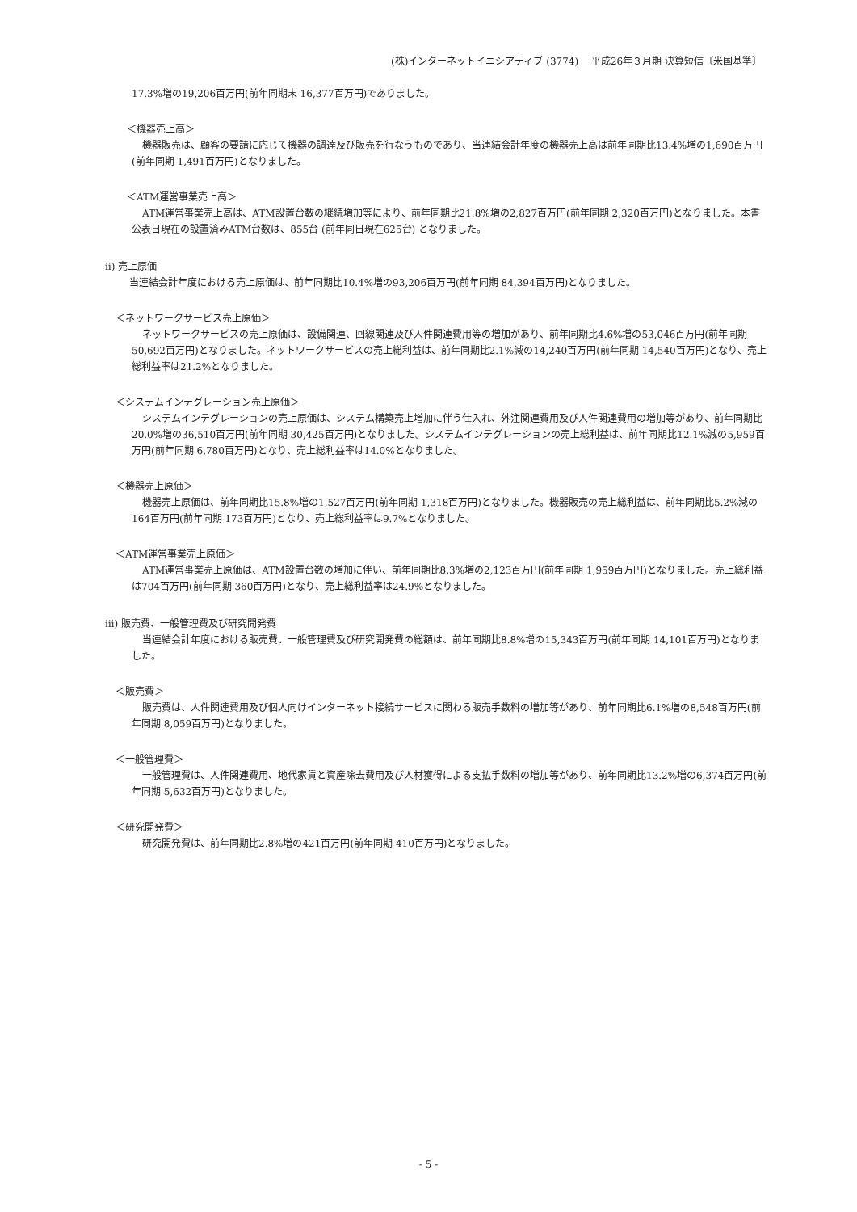(株)インターネットイニシアティブ (3774)　 平成26年３月期 決算短信〔米国基準〕
17.3%増の19,206百万円(前年同期末 16,377百万円)でありました。
＜機器売上高＞
機器販売は、顧客の要請に応じて機器の調達及び販売を行なうものであり、当連結会計年度の機器売上高は前年同期比13.4%増の1,690百万円(前年同期 1,491百万円)となりました。
＜ATM運営事業売上高＞
ATM運営事業売上高は、ATM設置台数の継続増加等により、前年同期比21.8%増の2,827百万円(前年同期 2,320百万円)となりました。本書公表日現在の設置済みATM台数は、855台 (前年同日現在625台) となりました。
ⅱ) 売上原価
当連結会計年度における売上原価は、前年同期比10.4%増の93,206百万円(前年同期 84,394百万円)となりました。
＜ネットワークサービス売上原価＞
ネットワークサービスの売上原価は、設備関連、回線関連及び人件関連費用等の増加があり、前年同期比4.6%増の53,046百万円(前年同期 50,692百万円)となりました。ネットワークサービスの売上総利益は、前年同期比2.1%減の14,240百万円(前年同期 14,540百万円)となり、売上総利益率は21.2%となりました。
＜システムインテグレーション売上原価＞
システムインテグレーションの売上原価は、システム構築売上増加に伴う仕入れ、外注関連費用及び人件関連費用の増加等があり、前年同期比20.0%増の36,510百万円(前年同期 30,425百万円)となりました。システムインテグレーションの売上総利益は、前年同期比12.1%減の5,959百万円(前年同期 6,780百万円)となり、売上総利益率は14.0%となりました。
＜機器売上原価＞
機器売上原価は、前年同期比15.8%増の1,527百万円(前年同期 1,318百万円)となりました。機器販売の売上総利益は、前年同期比5.2%減の164百万円(前年同期 173百万円)となり、売上総利益率は9.7%となりました。
＜ATM運営事業売上原価＞
ATM運営事業売上原価は、ATM設置台数の増加に伴い、前年同期比8.3%増の2,123百万円(前年同期 1,959百万円)となりました。売上総利益は704百万円(前年同期 360百万円)となり、売上総利益率は24.9%となりました。
ⅲ) 販売費、一般管理費及び研究開発費
当連結会計年度における販売費、一般管理費及び研究開発費の総額は、前年同期比8.8%増の15,343百万円(前年同期 14,101百万円)となりました。
＜販売費＞
販売費は、人件関連費用及び個人向けインターネット接続サービスに関わる販売手数料の増加等があり、前年同期比6.1%増の8,548百万円(前年同期 8,059百万円)となりました。
＜一般管理費＞
一般管理費は、人件関連費用、地代家賃と資産除去費用及び人材獲得による支払手数料の増加等があり、前年同期比13.2%増の6,374百万円(前年同期 5,632百万円)となりました。
＜研究開発費＞
研究開発費は、前年同期比2.8%増の421百万円(前年同期 410百万円)となりました。
- 5 -